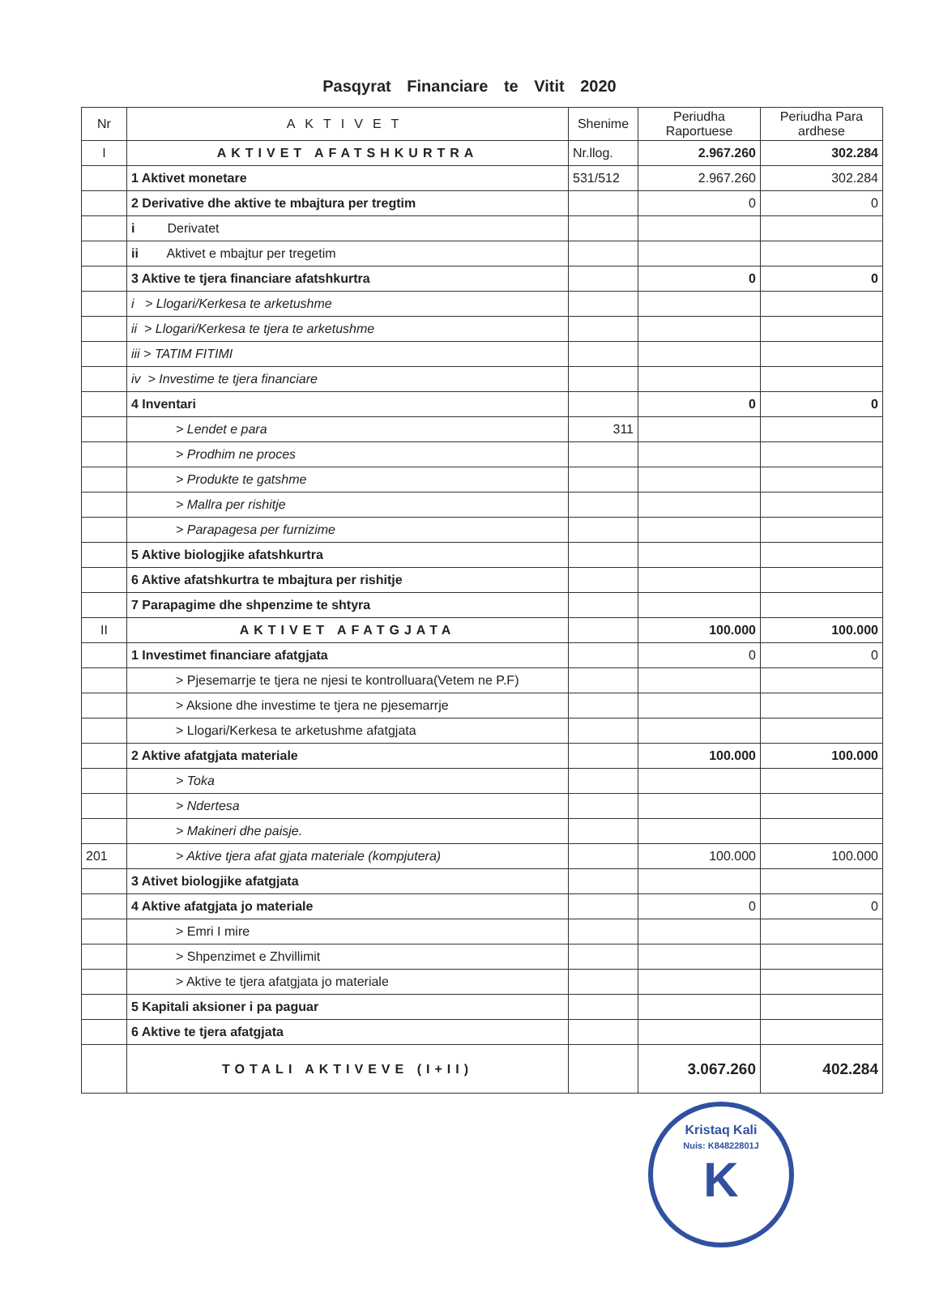Pasqyrat Financiare te Vitit 2020
| Nr | AKTIVET | Shenime | Periudha Raportuese | Periudha Para ardhese |
| --- | --- | --- | --- | --- |
| I | AKTIVET AFATSHKURTRA | Nr.llog. | 2.967.260 | 302.284 |
| | 1 Aktivet monetare | 531/512 | 2.967.260 | 302.284 |
| | 2 Derivative dhe aktive te mbajtura per tregtim | | 0 | 0 |
| | i Derivatet | | | |
| | ii Aktivet e mbajtur per tregetim | | | |
| | 3 Aktive te tjera financiare afatshkurtra | | 0 | 0 |
| | i > Llogari/Kerkesa te arketushme | | | |
| | ii > Llogari/Kerkesa te tjera te arketushme | | | |
| | iii > TATIM FITIMI | | | |
| | iv > Investime te tjera financiare | | | |
| | 4 Inventari | | 0 | 0 |
| | > Lendet e para | 311 | | |
| | > Prodhim ne proces | | | |
| | > Produkte te gatshme | | | |
| | > Mallra per rishitje | | | |
| | > Parapagesa per furnizime | | | |
| | 5 Aktive biologjike afatshkurtra | | | |
| | 6 Aktive afatshkurtra te mbajtura per rishitje | | | |
| | 7 Parapagime dhe shpenzime te shtyra | | | |
| II | AKTIVET AFATGJATA | | 100.000 | 100.000 |
| | 1 Investimet financiare afatgjata | | 0 | 0 |
| | > Pjesemarrje te tjera ne njesi te kontrolluara(Vetem ne P.F) | | | |
| | > Aksione dhe investime te tjera ne pjesemarrje | | | |
| | > Llogari/Kerkesa te arketushme afatgjata | | | |
| | 2 Aktive afatgjata materiale | | 100.000 | 100.000 |
| | > Toka | | | |
| | > Ndertesa | | | |
| | > Makineri dhe paisje. | | | |
| 201 | > Aktive tjera afat gjata materiale (kompjutera) | | 100.000 | 100.000 |
| | 3 Ativet biologjike afatgjata | | | |
| | 4 Aktive afatgjata jo materiale | | 0 | 0 |
| | > Emri I mire | | | |
| | > Shpenzimet e Zhvillimit | | | |
| | > Aktive te tjera afatgjata jo materiale | | | |
| | 5 Kapitali aksioner i pa paguar | | | |
| | 6 Aktive te tjera afatgjata | | | |
| | TOTALI AKTIVEVE (I+II) | | 3.067.260 | 402.284 |
Kristaq Kali
Nuis: K84822801J
K